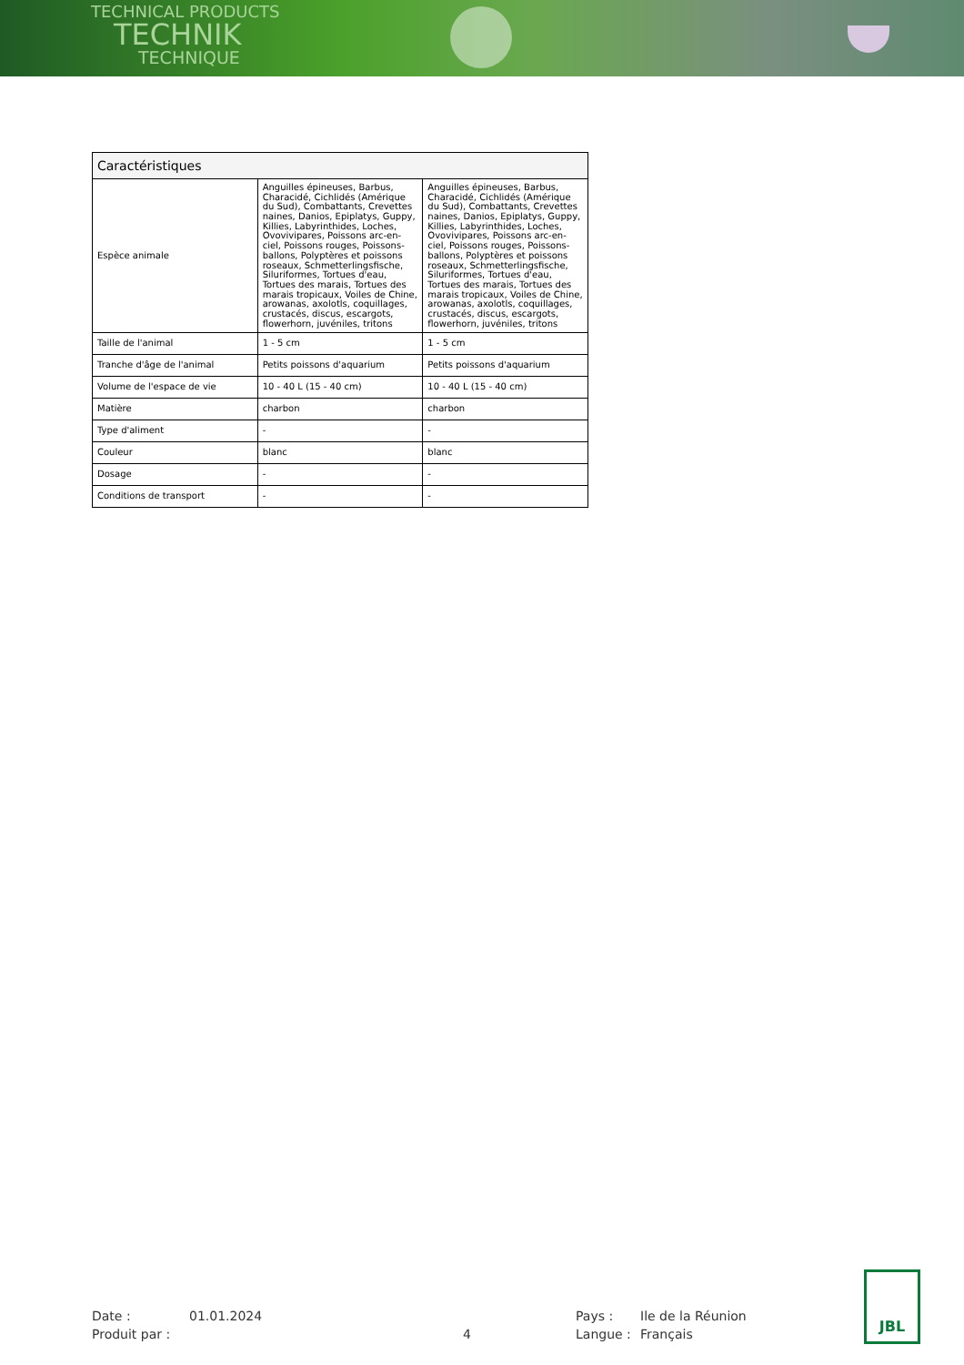TECHNICAL PRODUCTS
TECHNIK
TECHNIQUE
| Caractéristiques | | |
| --- | --- | --- |
| Espèce animale | Anguilles épineuses, Barbus, Characidé, Cichlidés (Amérique du Sud), Combattants, Crevettes naines, Danios, Epiplatys, Guppy, Killies, Labyrinthides, Loches, Ovovivipares, Poissons arc-en-ciel, Poissons rouges, Poissons-ballons, Polyptères et poissons roseaux, Schmetterlingsfische, Siluriformes, Tortues d'eau, Tortues des marais, Tortues des marais tropicaux, Voiles de Chine, arowanas, axolotls, coquillages, crustacés, discus, escargots, flowerhorn, juvéniles, tritons | Anguilles épineuses, Barbus, Characidé, Cichlidés (Amérique du Sud), Combattants, Crevettes naines, Danios, Epiplatys, Guppy, Killies, Labyrinthides, Loches, Ovovivipares, Poissons arc-en-ciel, Poissons rouges, Poissons-ballons, Polyptères et poissons roseaux, Schmetterlingsfische, Siluriformes, Tortues d'eau, Tortues des marais, Tortues des marais tropicaux, Voiles de Chine, arowanas, axolotls, coquillages, crustacés, discus, escargots, flowerhorn, juvéniles, tritons |
| Taille de l'animal | 1 - 5 cm | 1 - 5 cm |
| Tranche d'âge de l'animal | Petits poissons d'aquarium | Petits poissons d'aquarium |
| Volume de l'espace de vie | 10 - 40 L (15 - 40 cm) | 10 - 40 L (15 - 40 cm) |
| Matière | charbon | charbon |
| Type d'aliment | - | - |
| Couleur | blanc | blanc |
| Dosage | - | - |
| Conditions de transport | - | - |
Date :
01.01.2024
Pays :
Ile de la Réunion
Produit par :
4
Langue :
Français
JBL